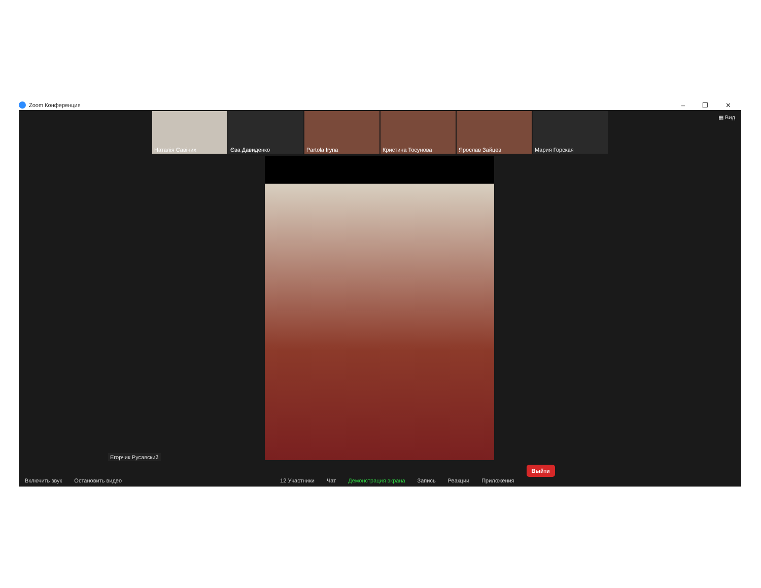Zoom Конференция – ❐ ✕
▦ Вид
Наталія Савіних Єва Давиденко Partola Iryna Кристина Тосунова Ярослав Зайцев Мария Горская
Егорчик Русавский
Включить звук Остановить видео 12 Участники Чат Демонстрация экрана Запись Реакции Приложения Выйти